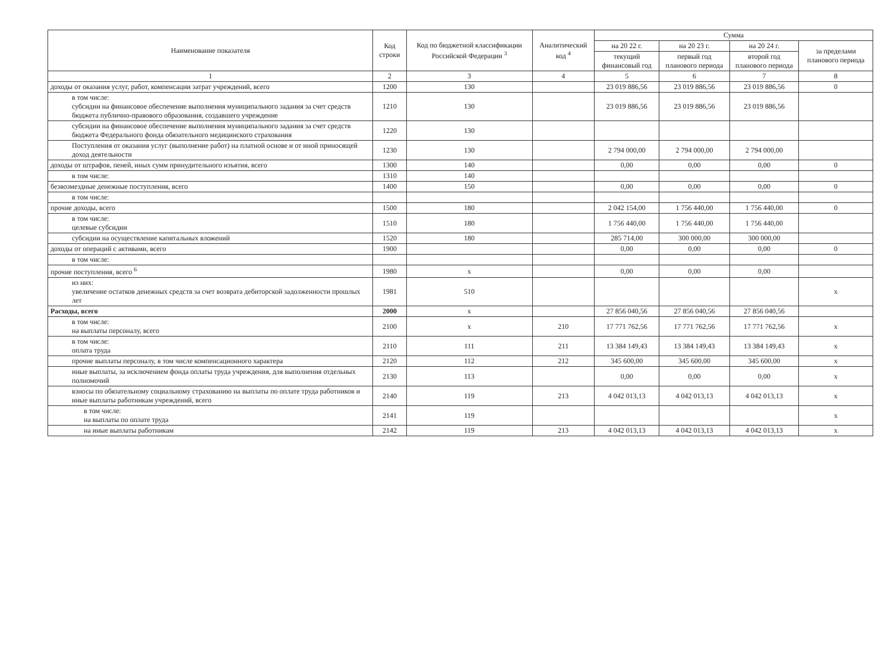| Наименование показателя | Код строки | Код по бюджетной классификации Российской Федерации <sup>3</sup> | Аналитический код <sup>4</sup> | Сумма | | | |
| --- | --- | --- | --- | --- | --- | --- | --- |
| | | | | на 20 22 г. | на 20 23 г. | на 20 24 г. | за пределами планового периода |
| | | | | текущий финансовый год | первый год планового периода | второй год планового периода | |
| 1 | 2 | 3 | 4 | 5 | 6 | 7 | 8 |
| доходы от оказания услуг, работ, компенсации затрат учреждений, всего | 1200 | 130 | | 23 019 886,56 | 23 019 886,56 | 23 019 886,56 | 0 |
| в том числе: субсидии на финансовое обеспечение выполнения муниципального задания за счет средств бюджета публично-правового образования, создавшего учреждение | 1210 | 130 | | 23 019 886,56 | 23 019 886,56 | 23 019 886,56 | |
| субсидии на финансовое обеспечение выполнения муниципального задания за счет средств бюджета Федерального фонда обязательного медицинского страхования | 1220 | 130 | | | | | |
| Поступления от оказания услуг (выполнение работ) на платной основе и от иной приносящей доход деятельности | 1230 | 130 | | 2 794 000,00 | 2 794 000,00 | 2 794 000,00 | |
| доходы от штрафов, пеней, иных сумм принудительного изъятия, всего | 1300 | 140 | | 0,00 | 0,00 | 0,00 | 0 |
| в том числе: | 1310 | 140 | | | | | |
| безвозмездные денежные поступления, всего | 1400 | 150 | | 0,00 | 0,00 | 0,00 | 0 |
| в том числе: | | | | | | | |
| прочие доходы, всего | 1500 | 180 | | 2 042 154,00 | 1 756 440,00 | 1 756 440,00 | 0 |
| в том числе: целевые субсидии | 1510 | 180 | | 1 756 440,00 | 1 756 440,00 | 1 756 440,00 | |
| субсидии на осуществление капитальных вложений | 1520 | 180 | | 285 714,00 | 300 000,00 | 300 000,00 | |
| доходы от операций с активами, всего | 1900 | | | 0,00 | 0,00 | 0,00 | 0 |
| в том числе: | | | | | | | |
| прочие поступления, всего <sup>6</sup> | 1980 | х | | 0,00 | 0,00 | 0,00 | |
| из них: увеличение остатков денежных средств за счет возврата дебиторской задолженности прошлых лет | 1981 | 510 | | | | | х |
| Расходы, всего | 2000 | х | | 27 856 040,56 | 27 856 040,56 | 27 856 040,56 | |
| в том числе: на выплаты персоналу, всего | 2100 | х | 210 | 17 771 762,56 | 17 771 762,56 | 17 771 762,56 | х |
| в том числе: оплата труда | 2110 | 111 | 211 | 13 384 149,43 | 13 384 149,43 | 13 384 149,43 | х |
| прочие выплаты персоналу, в том числе компенсационного характера | 2120 | 112 | 212 | 345 600,00 | 345 600,00 | 345 600,00 | х |
| иные выплаты, за исключением фонда оплаты труда учреждения, для выполнения отдельных полномочий | 2130 | 113 | | 0,00 | 0,00 | 0,00 | х |
| взносы по обязательному социальному страхованию на выплаты по оплате труда работников и иные выплаты работникам учреждений, всего | 2140 | 119 | 213 | 4 042 013,13 | 4 042 013,13 | 4 042 013,13 | х |
| в том числе: на выплаты по оплате труда | 2141 | 119 | | | | | х |
| на иные выплаты работникам | 2142 | 119 | 213 | 4 042 013,13 | 4 042 013,13 | 4 042 013,13 | х |